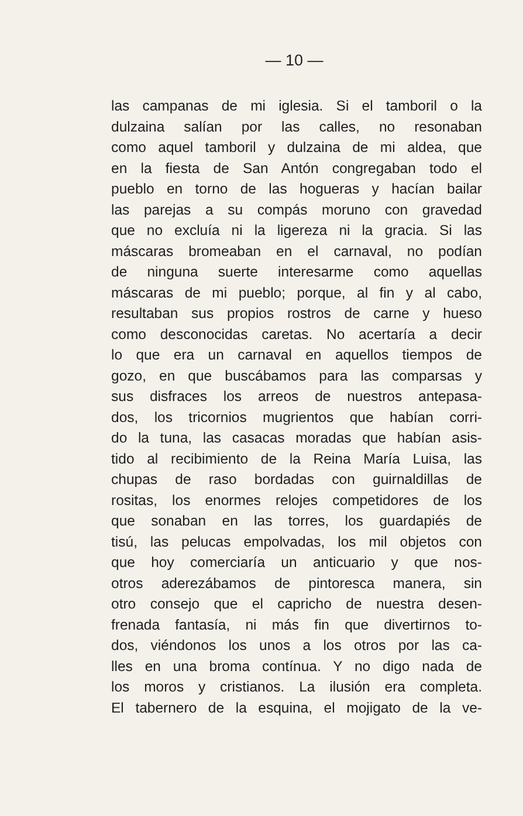— 10 —
las campanas de mi iglesia. Si el tamboril o la
dulzaina salían por las calles, no resonaban
como aquel tamboril y dulzaina de mi aldea, que
en la fiesta de San Antón congregaban todo el
pueblo en torno de las hogueras y hacían bailar
las parejas a su compás moruno con gravedad
que no excluía ni la ligereza ni la gracia. Si las
máscaras bromeaban en el carnaval, no podían
de ninguna suerte interesarme como aquellas
máscaras de mi pueblo; porque, al fin y al cabo,
resultaban sus propios rostros de carne y hueso
como desconocidas caretas. No acertaría a decir
lo que era un carnaval en aquellos tiempos de
gozo, en que buscábamos para las comparsas y
sus disfraces los arreos de nuestros antepasa-
dos, los tricornios mugrientos que habían corri-
do la tuna, las casacas moradas que habían asis-
tido al recibimiento de la Reina María Luisa, las
chupas de raso bordadas con guirnaldillas de
rositas, los enormes relojes competidores de los
que sonaban en las torres, los guardapiés de
tisú, las pelucas empolvadas, los mil objetos con
que hoy comerciaría un anticuario y que nos-
otros aderezábamos de pintoresca manera, sin
otro consejo que el capricho de nuestra desen-
frenada fantasía, ni más fin que divertirnos to-
dos, viéndonos los unos a los otros por las ca-
lles en una broma contínua. Y no digo nada de
los moros y cristianos. La ilusión era completa.
El tabernero de la esquina, el mojigato de la ve-